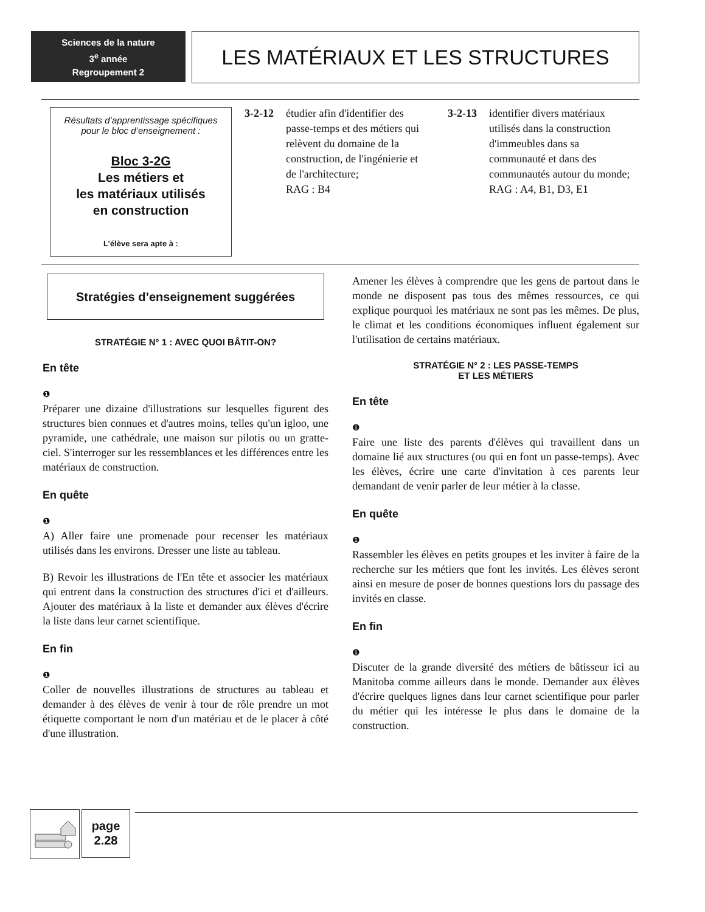Sciences de la nature
3<sup>e</sup> année
Regroupement 2
LES MATÉRIAUX ET LES STRUCTURES
Résultats d’apprentissage spécifiques
pour le bloc d’enseignement :
Bloc 3-2G
Les métiers et
les matériaux utilisés
en construction
L’élève sera apte à :
3-2-12 étudier afin d'identifier des passe-temps et des métiers qui relèvent du domaine de la construction, de l'ingénierie et de l'architecture;
RAG : B4
3-2-13 identifier divers matériaux utilisés dans la construction d'immeubles dans sa communauté et dans des communautés autour du monde;
RAG : A4, B1, D3, E1
Stratégies d’enseignement suggérées
STRATÉGIE N° 1 : AVEC QUOI BÂTIT-ON?
En tête
❶
Préparer une dizaine d'illustrations sur lesquelles figurent des structures bien connues et d'autres moins, telles qu'un igloo, une pyramide, une cathédrale, une maison sur pilotis ou un gratte-ciel. S'interroger sur les ressemblances et les différences entre les matériaux de construction.
En quête
❶
A) Aller faire une promenade pour recenser les matériaux utilisés dans les environs. Dresser une liste au tableau.
B) Revoir les illustrations de l'En tête et associer les matériaux qui entrent dans la construction des structures d'ici et d'ailleurs. Ajouter des matériaux à la liste et demander aux élèves d'écrire la liste dans leur carnet scientifique.
En fin
❶
Coller de nouvelles illustrations de structures au tableau et demander à des élèves de venir à tour de rôle prendre un mot étiquette comportant le nom d'un matériau et de le placer à côté d'une illustration.
Amener les élèves à comprendre que les gens de partout dans le monde ne disposent pas tous des mêmes ressources, ce qui explique pourquoi les matériaux ne sont pas les mêmes. De plus, le climat et les conditions économiques influent également sur l'utilisation de certains matériaux.
STRATÉGIE N° 2 : LES PASSE-TEMPS
ET LES MÉTIERS
En tête
❶
Faire une liste des parents d'élèves qui travaillent dans un domaine lié aux structures (ou qui en font un passe-temps). Avec les élèves, écrire une carte d'invitation à ces parents leur demandant de venir parler de leur métier à la classe.
En quête
❶
Rassembler les élèves en petits groupes et les inviter à faire de la recherche sur les métiers que font les invités. Les élèves seront ainsi en mesure de poser de bonnes questions lors du passage des invités en classe.
En fin
❶
Discuter de la grande diversité des métiers de bâtisseur ici au Manitoba comme ailleurs dans le monde. Demander aux élèves d'écrire quelques lignes dans leur carnet scientifique pour parler du métier qui les intéresse le plus dans le domaine de la construction.
page
2.28